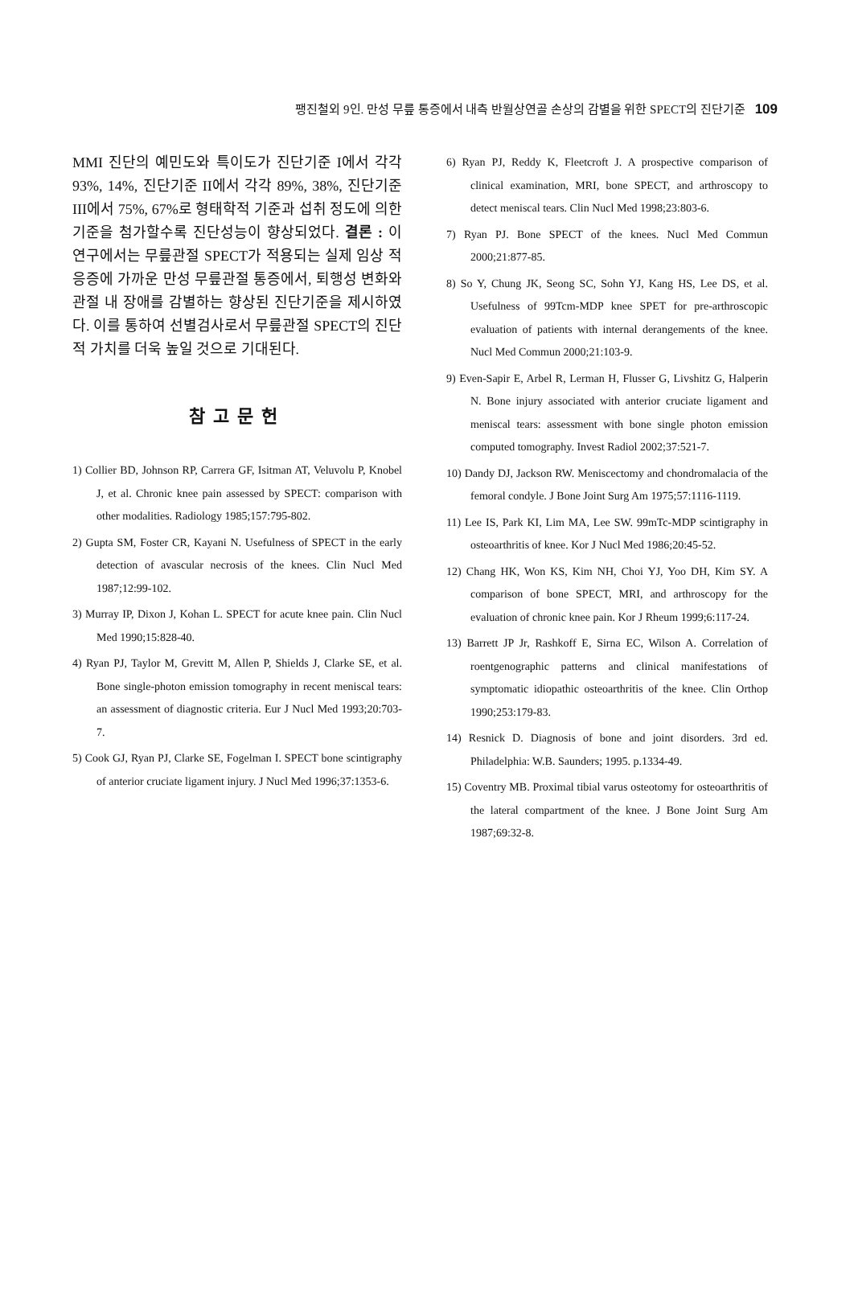팽진철외 9인. 만성 무릎 통증에서 내측 반월상연골 손상의 감별을 위한 SPECT의 진단기준 109
MMI 진단의 예민도와 특이도가 진단기준 I에서 각각 93%, 14%, 진단기준 II에서 각각 89%, 38%, 진단기준 III에서 75%, 67%로 형태학적 기준과 섭취 정도에 의한 기준을 첨가할수록 진단성능이 향상되었다. 결론 : 이 연구에서는 무릎관절 SPECT가 적용되는 실제 임상 적응증에 가까운 만성 무릎관절 통증에서, 퇴행성 변화와 관절 내 장애를 감별하는 향상된 진단기준을 제시하였다. 이를 통하여 선별검사로서 무릎관절 SPECT의 진단적 가치를 더욱 높일 것으로 기대된다.
참고문헌
1) Collier BD, Johnson RP, Carrera GF, Isitman AT, Veluvolu P, Knobel J, et al. Chronic knee pain assessed by SPECT: comparison with other modalities. Radiology 1985;157:795-802.
2) Gupta SM, Foster CR, Kayani N. Usefulness of SPECT in the early detection of avascular necrosis of the knees. Clin Nucl Med 1987;12:99-102.
3) Murray IP, Dixon J, Kohan L. SPECT for acute knee pain. Clin Nucl Med 1990;15:828-40.
4) Ryan PJ, Taylor M, Grevitt M, Allen P, Shields J, Clarke SE, et al. Bone single-photon emission tomography in recent meniscal tears: an assessment of diagnostic criteria. Eur J Nucl Med 1993;20:703-7.
5) Cook GJ, Ryan PJ, Clarke SE, Fogelman I. SPECT bone scintigraphy of anterior cruciate ligament injury. J Nucl Med 1996;37:1353-6.
6) Ryan PJ, Reddy K, Fleetcroft J. A prospective comparison of clinical examination, MRI, bone SPECT, and arthroscopy to detect meniscal tears. Clin Nucl Med 1998;23:803-6.
7) Ryan PJ. Bone SPECT of the knees. Nucl Med Commun 2000;21:877-85.
8) So Y, Chung JK, Seong SC, Sohn YJ, Kang HS, Lee DS, et al. Usefulness of 99Tcm-MDP knee SPET for pre-arthroscopic evaluation of patients with internal derangements of the knee. Nucl Med Commun 2000;21:103-9.
9) Even-Sapir E, Arbel R, Lerman H, Flusser G, Livshitz G, Halperin N. Bone injury associated with anterior cruciate ligament and meniscal tears: assessment with bone single photon emission computed tomography. Invest Radiol 2002;37:521-7.
10) Dandy DJ, Jackson RW. Meniscectomy and chondromalacia of the femoral condyle. J Bone Joint Surg Am 1975;57:1116-1119.
11) Lee IS, Park KI, Lim MA, Lee SW. 99mTc-MDP scintigraphy in osteoarthritis of knee. Kor J Nucl Med 1986;20:45-52.
12) Chang HK, Won KS, Kim NH, Choi YJ, Yoo DH, Kim SY. A comparison of bone SPECT, MRI, and arthroscopy for the evaluation of chronic knee pain. Kor J Rheum 1999;6:117-24.
13) Barrett JP Jr, Rashkoff E, Sirna EC, Wilson A. Correlation of roentgenographic patterns and clinical manifestations of symptomatic idiopathic osteoarthritis of the knee. Clin Orthop 1990;253:179-83.
14) Resnick D. Diagnosis of bone and joint disorders. 3rd ed. Philadelphia: W.B. Saunders; 1995. p.1334-49.
15) Coventry MB. Proximal tibial varus osteotomy for osteoarthritis of the lateral compartment of the knee. J Bone Joint Surg Am 1987;69:32-8.